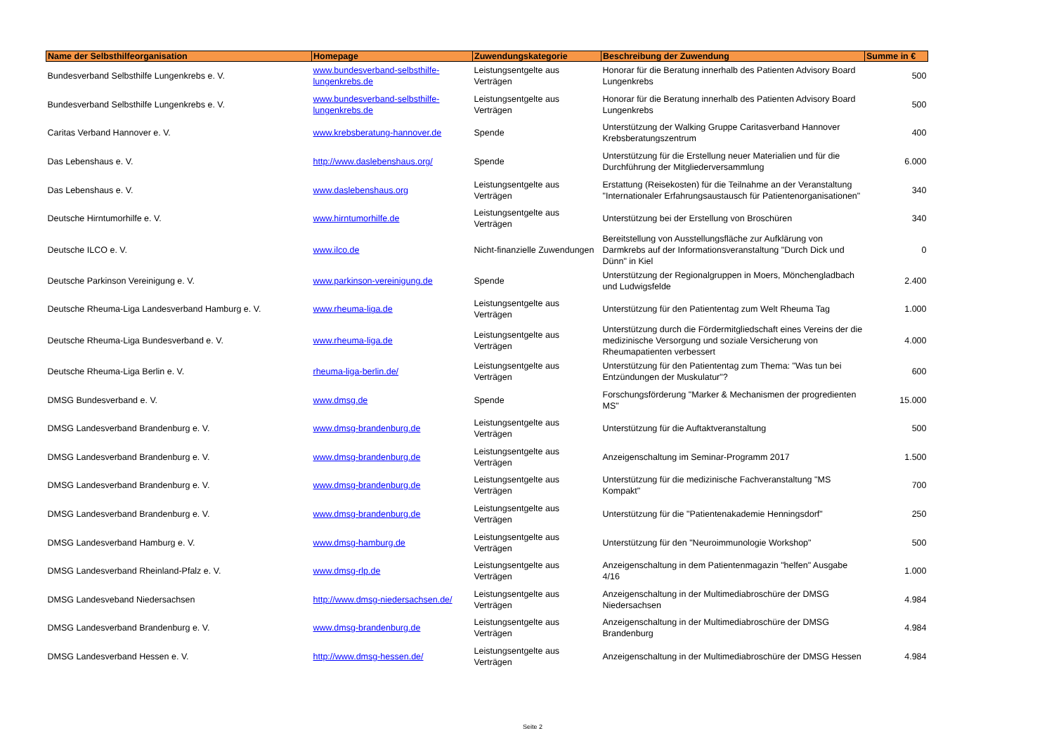| Name der Selbsthilfeorganisation | Homepage | Zuwendungskategorie | Beschreibung der Zuwendung | Summe in € |
| --- | --- | --- | --- | --- |
| Bundesverband Selbsthilfe Lungenkrebs e. V. | www.bundesverband-selbsthilfe-lungenkrebs.de | Leistungsentgelte aus Verträgen | Honorar für die Beratung innerhalb des Patienten Advisory Board Lungenkrebs | 500 |
| Bundesverband Selbsthilfe Lungenkrebs e. V. | www.bundesverband-selbsthilfe-lungenkrebs.de | Leistungsentgelte aus Verträgen | Honorar für die Beratung innerhalb des Patienten Advisory Board Lungenkrebs | 500 |
| Caritas Verband Hannover e. V. | www.krebsberatung-hannover.de | Spende | Unterstützung der Walking Gruppe Caritasverband Hannover Krebsberatungszentrum | 400 |
| Das Lebenshaus e. V. | http://www.daslebenshaus.org/ | Spende | Unterstützung für die Erstellung neuer Materialien und für die Durchführung der Mitgliederversammlung | 6.000 |
| Das Lebenshaus e. V. | www.daslebenshaus.org | Leistungsentgelte aus Verträgen | Erstattung (Reisekosten) für die Teilnahme an der Veranstaltung "Internationaler Erfahrungsaustausch für Patientenorganisationen" | 340 |
| Deutsche Hirntumorhilfe e. V. | www.hirntumorhilfe.de | Leistungsentgelte aus Verträgen | Unterstützung bei der Erstellung von Broschüren | 340 |
| Deutsche ILCO e. V. | www.ilco.de | Nicht-finanzielle Zuwendungen | Bereitstellung von Ausstellungsfläche zur Aufklärung von Darmkrebs auf der Informationsveranstaltung "Durch Dick und Dünn" in Kiel | 0 |
| Deutsche Parkinson Vereinigung e. V. | www.parkinson-vereinigung.de | Spende | Unterstützung der Regionalgruppen in Moers, Mönchengladbach und Ludwigsfelde | 2.400 |
| Deutsche Rheuma-Liga Landesverband Hamburg e. V. | www.rheuma-liga.de | Leistungsentgelte aus Verträgen | Unterstützung für den Patiententag zum Welt Rheuma Tag | 1.000 |
| Deutsche Rheuma-Liga Bundesverband e. V. | www.rheuma-liga.de | Leistungsentgelte aus Verträgen | Unterstützung durch die Fördermitgliedschaft eines Vereins der die medizinische Versorgung und soziale Versicherung von Rheumapatienten verbessert | 4.000 |
| Deutsche Rheuma-Liga Berlin e. V. | rheuma-liga-berlin.de/ | Leistungsentgelte aus Verträgen | Unterstützung für den Patiententag zum Thema: "Was tun bei Entzündungen der Muskulatur"? | 600 |
| DMSG Bundesverband e. V. | www.dmsg.de | Spende | Forschungsförderung "Marker & Mechanismen der progredienten MS" | 15.000 |
| DMSG Landesverband Brandenburg e. V. | www.dmsg-brandenburg.de | Leistungsentgelte aus Verträgen | Unterstützung für die Auftaktveranstaltung | 500 |
| DMSG Landesverband Brandenburg e. V. | www.dmsg-brandenburg.de | Leistungsentgelte aus Verträgen | Anzeigenschaltung im Seminar-Programm 2017 | 1.500 |
| DMSG Landesverband Brandenburg e. V. | www.dmsg-brandenburg.de | Leistungsentgelte aus Verträgen | Unterstützung für die medizinische Fachveranstaltung "MS Kompakt" | 700 |
| DMSG Landesverband Brandenburg e. V. | www.dmsg-brandenburg.de | Leistungsentgelte aus Verträgen | Unterstützung für die "Patientenakademie Henningsdorf" | 250 |
| DMSG Landesverband Hamburg e. V. | www.dmsg-hamburg.de | Leistungsentgelte aus Verträgen | Unterstützung für den "Neuroimmunologie Workshop" | 500 |
| DMSG Landesverband Rheinland-Pfalz e. V. | www.dmsg-rlp.de | Leistungsentgelte aus Verträgen | Anzeigenschaltung in dem Patientenmagazin "helfen" Ausgabe 4/16 | 1.000 |
| DMSG Landesveband Niedersachsen | http://www.dmsg-niedersachsen.de/ | Leistungsentgelte aus Verträgen | Anzeigenschaltung in der Multimediabroschüre der DMSG Niedersachsen | 4.984 |
| DMSG Landesverband Brandenburg e. V. | www.dmsg-brandenburg.de | Leistungsentgelte aus Verträgen | Anzeigenschaltung in der Multimediabroschüre der DMSG Brandenburg | 4.984 |
| DMSG Landesverband Hessen e. V. | http://www.dmsg-hessen.de/ | Leistungsentgelte aus Verträgen | Anzeigenschaltung in der Multimediabroschüre der DMSG Hessen | 4.984 |
Seite 2